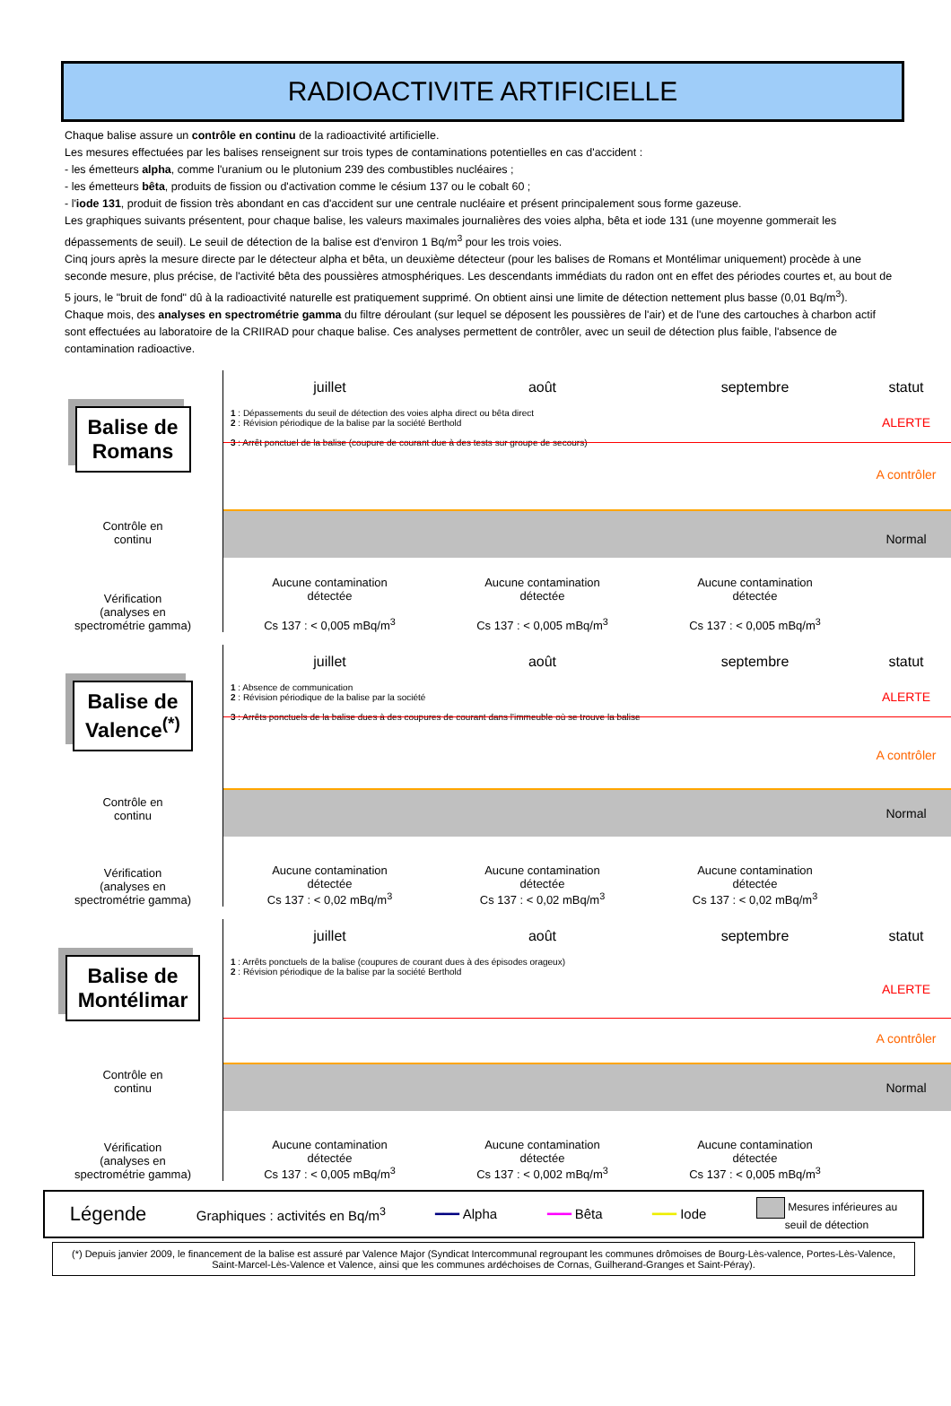RADIOACTIVITE ARTIFICIELLE
Chaque balise assure un contrôle en continu de la radioactivité artificielle.
Les mesures effectuées par les balises renseignent sur trois types de contaminations potentielles en cas d'accident :
- les émetteurs alpha, comme l'uranium ou le plutonium 239 des combustibles nucléaires ;
- les émetteurs bêta, produits de fission ou d'activation comme le césium 137 ou le cobalt 60 ;
- l'iode 131, produit de fission très abondant en cas d'accident sur une centrale nucléaire et présent principalement sous forme gazeuse.
Les graphiques suivants présentent, pour chaque balise, les valeurs maximales journalières des voies alpha, bêta et iode 131 (une moyenne gommerait les dépassements de seuil). Le seuil de détection de la balise est d'environ 1 Bq/m<sup>3</sup> pour les trois voies.
Cinq jours après la mesure directe par le détecteur alpha et bêta, un deuxième détecteur (pour les balises de Romans et Montélimar uniquement) procède à une seconde mesure, plus précise, de l'activité bêta des poussières atmosphériques. Les descendants immédiats du radon ont en effet des périodes courtes et, au bout de 5 jours, le "bruit de fond" dû à la radioactivité naturelle est pratiquement supprimé. On obtient ainsi une limite de détection nettement plus basse (0,01 Bq/m<sup>3</sup>).
Chaque mois, des analyses en spectrométrie gamma du filtre déroulant (sur lequel se déposent les poussières de l'air) et de l'une des cartouches à charbon actif sont effectuées au laboratoire de la CRIIRAD pour chaque balise. Ces analyses permettent de contrôler, avec un seuil de détection plus faible, l'absence de contamination radioactive.
Balise de
Romans
Contrôle en
continu
Vérification
(analyses en
spectrométrie gamma)
juillet août septembre statut
1 : Dépassements du seuil de détection des voies alpha direct ou bêta direct
2 : Révision périodique de la balise par la société Berthold
3 : Arrêt ponctuel de la balise (coupure de courant due à des tests sur groupe de secours)
ALERTE
A contrôler
Normal
Aucune contamination
détectée
Cs 137 : < 0,005 mBq/m<sup>3</sup>
Aucune contamination
détectée
Cs 137 : < 0,005 mBq/m<sup>3</sup>
Aucune contamination
détectée
Cs 137 : < 0,005 mBq/m<sup>3</sup>
Balise de
Valence<sup>(*)</sup>
Contrôle en
continu
Vérification
(analyses en
spectrométrie gamma)
juillet août septembre statut
1 : Absence de communication
2 : Révision périodique de la balise par la société
3 : Arrêts ponctuels de la balise dues à des coupures de courant dans l'immeuble où se trouve la balise
ALERTE
A contrôler
Normal
Aucune contamination
détectée
Cs 137 : < 0,02 mBq/m<sup>3</sup>
Aucune contamination
détectée
Cs 137 : < 0,02 mBq/m<sup>3</sup>
Aucune contamination
détectée
Cs 137 : < 0,02 mBq/m<sup>3</sup>
Balise de
Montélimar
Contrôle en
continu
Vérification
(analyses en
spectrométrie gamma)
juillet août septembre statut
1 : Arrêts ponctuels de la balise (coupures de courant dues à des épisodes orageux)
2 : Révision périodique de la balise par la société Berthold
ALERTE
A contrôler
Normal
Aucune contamination
détectée
Cs 137 : < 0,005 mBq/m<sup>3</sup>
Aucune contamination
détectée
Cs 137 : < 0,002 mBq/m<sup>3</sup>
Aucune contamination
détectée
Cs 137 : < 0,005 mBq/m<sup>3</sup>
Légende Graphiques : activités en Bq/m<sup>3</sup> ━━━ Alpha ━━━ Bêta ━━━ Iode Mesures inférieures au
seuil de détection
(*) Depuis janvier 2009, le financement de la balise est assuré par Valence Major (Syndicat Intercommunal regroupant les communes drômoises de Bourg-Lès-valence, Portes-Lès-Valence, Saint-Marcel-Lès-Valence et Valence, ainsi que les communes ardéchoises de Cornas, Guilherand-Granges et Saint-Péray).